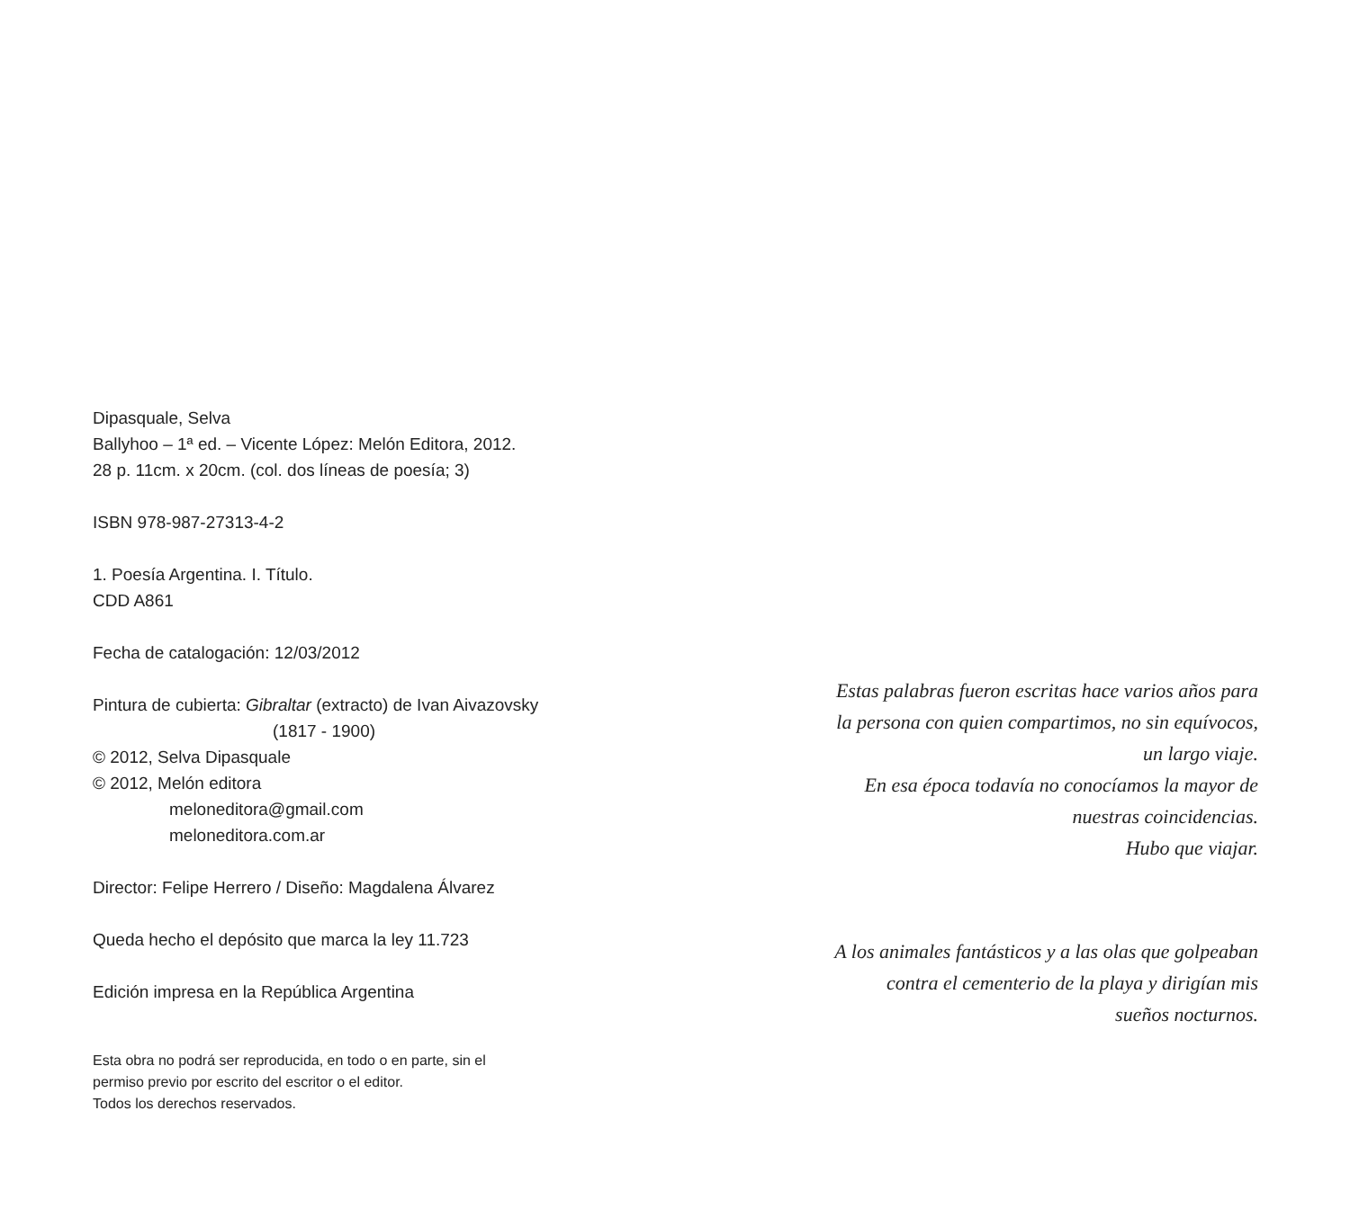Dipasquale, Selva
Ballyhoo – 1ª ed. – Vicente López: Melón Editora, 2012.
28 p. 11cm. x 20cm. (col. dos líneas de poesía; 3)
ISBN 978-987-27313-4-2
1. Poesía Argentina. I. Título.
CDD A861
Fecha de catalogación: 12/03/2012
Pintura de cubierta: Gibraltar (extracto) de Ivan Aivazovsky
(1817 - 1900)
© 2012, Selva Dipasquale
© 2012, Melón editora
meloneditora@gmail.com
meloneditora.com.ar
Director: Felipe Herrero / Diseño: Magdalena Álvarez
Queda hecho el depósito que marca la ley 11.723
Edición impresa en la República Argentina
Esta obra no podrá ser reproducida, en todo o en parte, sin el
permiso previo por escrito del escritor o el editor.
Todos los derechos reservados.
Estas palabras fueron escritas hace varios años para
la persona con quien compartimos, no sin equívocos,
un largo viaje.
En esa época todavía no conocíamos la mayor de
nuestras coincidencias.
Hubo que viajar.
A los animales fantásticos y a las olas que golpeaban
contra el cementerio de la playa y dirigían mis
sueños nocturnos.